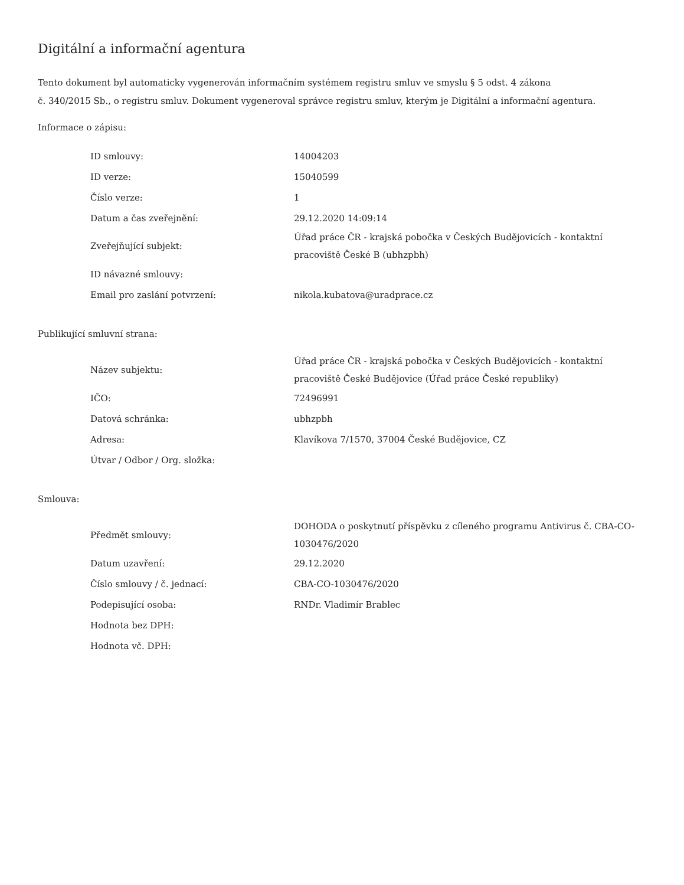Digitální a informační agentura
Tento dokument byl automaticky vygenerován informačním systémem registru smluv ve smyslu § 5 odst. 4 zákona
č. 340/2015 Sb., o registru smluv. Dokument vygeneroval správce registru smluv, kterým je Digitální a informační agentura.
Informace o zápisu:
| ID smlouvy: | 14004203 |
| ID verze: | 15040599 |
| Číslo verze: | 1 |
| Datum a čas zveřejnění: | 29.12.2020 14:09:14 |
| Zveřejňující subjekt: | Úřad práce ČR - krajská pobočka v Českých Budějovicích - kontaktní pracoviště České B (ubhzpbh) |
| ID návazné smlouvy: | |
| Email pro zaslání potvrzení: | nikola.kubatova@uradprace.cz |
Publikující smluvní strana:
| Název subjektu: | Úřad práce ČR - krajská pobočka v Českých Budějovicích - kontaktní pracoviště České Budějovice (Úřad práce České republiky) |
| IČO: | 72496991 |
| Datová schránka: | ubhzpbh |
| Adresa: | Klavíkova 7/1570, 37004 České Budějovice, CZ |
| Útvar / Odbor / Org. složka: | |
Smlouva:
| Předmět smlouvy: | DOHODA o poskytnutí příspěvku z cíleného programu Antivirus č. CBA-CO-1030476/2020 |
| Datum uzavření: | 29.12.2020 |
| Číslo smlouvy / č. jednací: | CBA-CO-1030476/2020 |
| Podepisující osoba: | RNDr. Vladimír Brablec |
| Hodnota bez DPH: | |
| Hodnota vč. DPH: | |